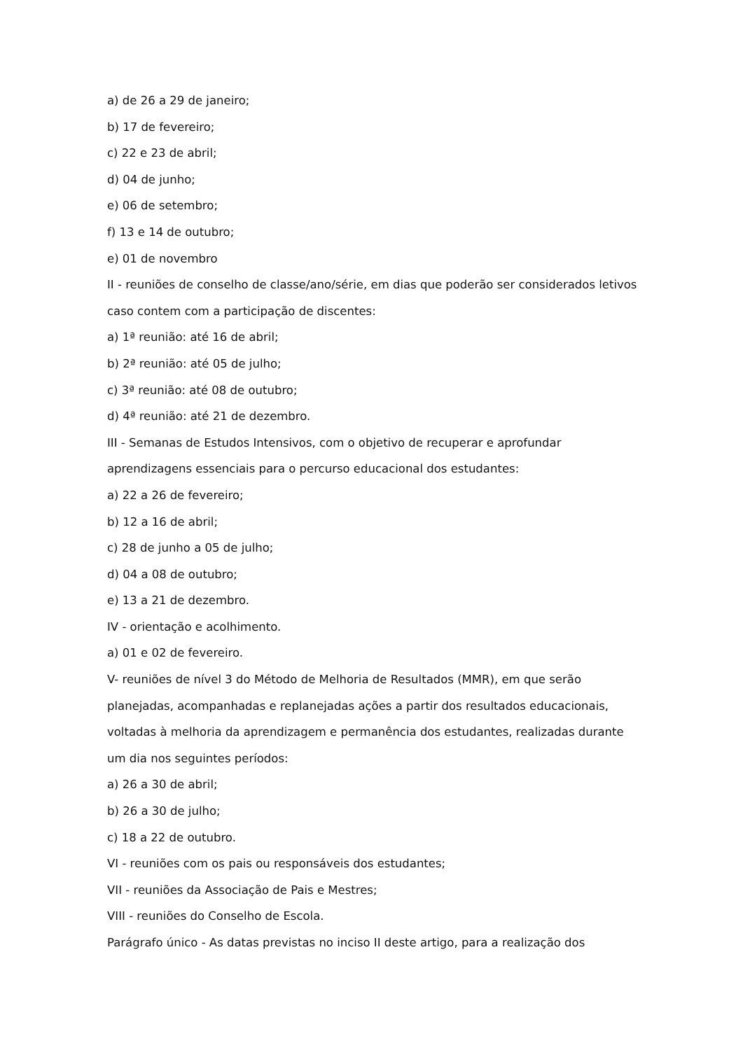a) de 26 a 29 de janeiro;
b) 17 de fevereiro;
c) 22 e 23 de abril;
d) 04 de junho;
e) 06 de setembro;
f) 13 e 14 de outubro;
e) 01 de novembro
II - reuniões de conselho de classe/ano/série, em dias que poderão ser considerados letivos caso contem com a participação de discentes:
a) 1ª reunião: até 16 de abril;
b) 2ª reunião: até 05 de julho;
c) 3ª reunião: até 08 de outubro;
d) 4ª reunião: até 21 de dezembro.
III - Semanas de Estudos Intensivos, com o objetivo de recuperar e aprofundar aprendizagens essenciais para o percurso educacional dos estudantes:
a) 22 a 26 de fevereiro;
b) 12 a 16 de abril;
c) 28 de junho a 05 de julho;
d) 04 a 08 de outubro;
e) 13 a 21 de dezembro.
IV - orientação e acolhimento.
a) 01 e 02 de fevereiro.
V- reuniões de nível 3 do Método de Melhoria de Resultados (MMR), em que serão planejadas, acompanhadas e replanejadas ações a partir dos resultados educacionais, voltadas à melhoria da aprendizagem e permanência dos estudantes, realizadas durante um dia nos seguintes períodos:
a) 26 a 30 de abril;
b) 26 a 30 de julho;
c) 18 a 22 de outubro.
VI - reuniões com os pais ou responsáveis dos estudantes;
VII - reuniões da Associação de Pais e Mestres;
VIII - reuniões do Conselho de Escola.
Parágrafo único - As datas previstas no inciso II deste artigo, para a realização dos